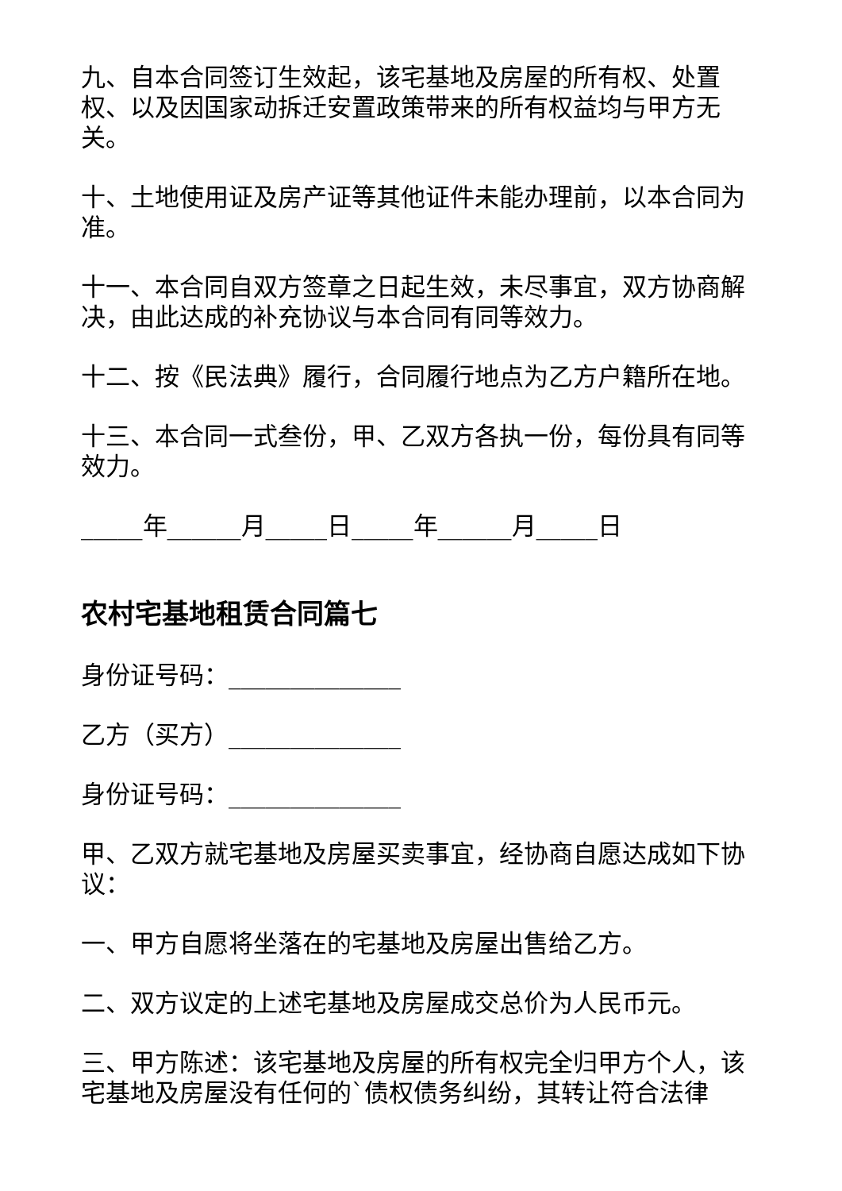九、自本合同签订生效起，该宅基地及房屋的所有权、处置权、以及因国家动拆迁安置政策带来的所有权益均与甲方无关。
十、土地使用证及房产证等其他证件未能办理前，以本合同为准。
十一、本合同自双方签章之日起生效，未尽事宜，双方协商解决，由此达成的补充协议与本合同有同等效力。
十二、按《民法典》履行，合同履行地点为乙方户籍所在地。
十三、本合同一式叁份，甲、乙双方各执一份，每份具有同等效力。
_____年______月_____日_____年______月_____日
农村宅基地租赁合同篇七
身份证号码：______________
乙方（买方）______________
身份证号码：______________
甲、乙双方就宅基地及房屋买卖事宜，经协商自愿达成如下协议：
一、甲方自愿将坐落在的宅基地及房屋出售给乙方。
二、双方议定的上述宅基地及房屋成交总价为人民币元。
三、甲方陈述：该宅基地及房屋的所有权完全归甲方个人，该宅基地及房屋没有任何的`债权债务纠纷，其转让符合法律